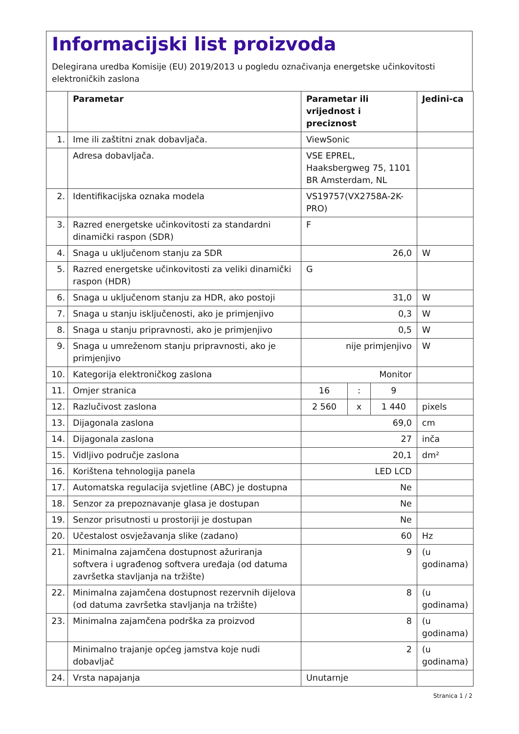Informacijski list proizvoda
Delegirana uredba Komisije (EU) 2019/2013 u pogledu označivanja energetske učinkovitosti elektroničkih zaslona
| | Parametar | Parametar ili vrijednost i preciznost | | | Jedini-ca |
| --- | --- | --- | --- | --- | --- |
| 1. | Ime ili zaštitni znak dobavljača. | ViewSonic | | | |
| | Adresa dobavljača. | VSE EPREL, Haaksbergweg 75, 1101 BR Amsterdam, NL | | | |
| 2. | Identifikacijska oznaka modela | VS19757(VX2758A-2K-PRO) | | | |
| 3. | Razred energetske učinkovitosti za standardni dinamički raspon (SDR) | F | | | |
| 4. | Snaga u uključenom stanju za SDR | 26,0 | | | W |
| 5. | Razred energetske učinkovitosti za veliki dinamički raspon (HDR) | G | | | |
| 6. | Snaga u uključenom stanju za HDR, ako postoji | 31,0 | | | W |
| 7. | Snaga u stanju isključenosti, ako je primjenjivo | 0,3 | | | W |
| 8. | Snaga u stanju pripravnosti, ako je primjenjivo | 0,5 | | | W |
| 9. | Snaga u umreženom stanju pripravnosti, ako je primjenjivo | nije primjenjivo | | | W |
| 10. | Kategorija elektroničkog zaslona | Monitor | | | |
| 11. | Omjer stranica | 16 | : | 9 | |
| 12. | Razlučivost zaslona | 2 560 | x | 1 440 | pixels |
| 13. | Dijagonala zaslona | 69,0 | | | cm |
| 14. | Dijagonala zaslona | 27 | | | inča |
| 15. | Vidljivo područje zaslona | 20,1 | | | dm² |
| 16. | Korištena tehnologija panela | LED LCD | | | |
| 17. | Automatska regulacija svjetline (ABC) je dostupna | Ne | | | |
| 18. | Senzor za prepoznavanje glasa je dostupan | Ne | | | |
| 19. | Senzor prisutnosti u prostoriji je dostupan | Ne | | | |
| 20. | Učestalost osvježavanja slike (zadano) | 60 | | | Hz |
| 21. | Minimalna zajamčena dostupnost ažuriranja softvera i ugrađenog softvera uređaja (od datuma završetka stavljanja na tržište) | 9 | | | (u godinama) |
| 22. | Minimalna zajamčena dostupnost rezervnih dijelova (od datuma završetka stavljanja na tržište) | 8 | | | (u godinama) |
| 23. | Minimalna zajamčena podrška za proizvod | 8 | | | (u godinama) |
| | Minimalno trajanje općeg jamstva koje nudi dobavljač | 2 | | | (u godinama) |
| 24. | Vrsta napajanja | Unutarnje | | | |
Stranica 1 / 2